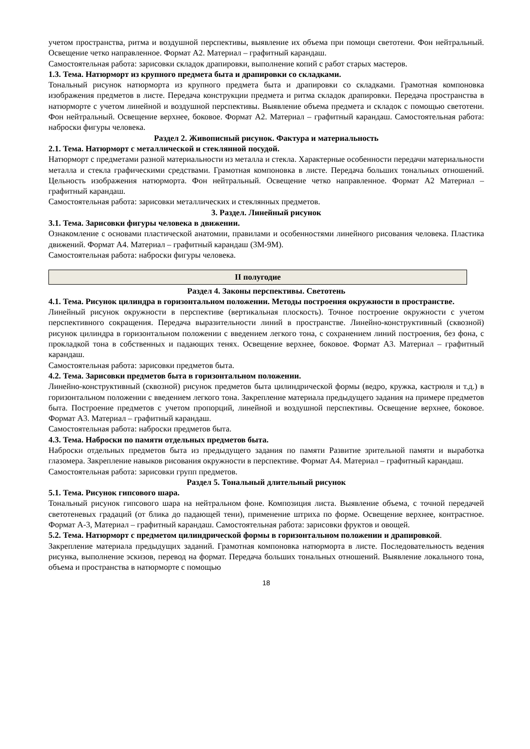учетом пространства, ритма и воздушной перспективы, выявление их объема при помощи светотени. Фон нейтральный. Освещение четко направленное. Формат А2. Материал – графитный карандаш.
Самостоятельная работа: зарисовки складок драпировки, выполнение копий с работ старых мастеров.
1.3. Тема. Натюрморт из крупного предмета быта и драпировки со складками.
Тональный рисунок натюрморта из крупного предмета быта и драпировки со складками. Грамотная компоновка изображения предметов в листе. Передача конструкции предмета и ритма складок драпировки. Передача пространства в натюрморте с учетом линейной и воздушной перспективы. Выявление объема предмета и складок с помощью светотени. Фон нейтральный. Освещение верхнее, боковое. Формат А2. Материал – графитный карандаш. Самостоятельная работа: наброски фигуры человека.
Раздел 2. Живописный рисунок. Фактура и материальность
2.1. Тема. Натюрморт с металлической и стеклянной посудой.
Натюрморт с предметами разной материальности из металла и стекла. Характерные особенности передачи материальности металла и стекла графическими средствами. Грамотная компоновка в листе. Передача больших тональных отношений. Цельность изображения натюрморта. Фон нейтральный. Освещение четко направленное. Формат А2 Материал – графитный карандаш.
Самостоятельная работа: зарисовки металлических и стеклянных предметов.
3. Раздел. Линейный рисунок
3.1. Тема. Зарисовки фигуры человека в движении.
Ознакомление с основами пластической анатомии, правилами и особенностями линейного рисования человека. Пластика движений. Формат А4. Материал – графитный карандаш (3М-9М).
Самостоятельная работа: наброски фигуры человека.
II полугодие
Раздел 4. Законы перспективы. Светотень
4.1. Тема. Рисунок цилиндра в горизонтальном положении. Методы построения окружности в пространстве.
Линейный рисунок окружности в перспективе (вертикальная плоскость). Точное построение окружности с учетом перспективного сокращения. Передача выразительности линий в пространстве. Линейно-конструктивный (сквозной) рисунок цилиндра в горизонтальном положении с введением легкого тона, с сохранением линий построения, без фона, с прокладкой тона в собственных и падающих тенях. Освещение верхнее, боковое. Формат А3. Материал – графитный карандаш.
Самостоятельная работа: зарисовки предметов быта.
4.2. Тема. Зарисовки предметов быта в горизонтальном положении.
Линейно-конструктивный (сквозной) рисунок предметов быта цилиндрической формы (ведро, кружка, кастрюля и т.д.) в горизонтальном положении с введением легкого тона. Закрепление материала предыдущего задания на примере предметов быта. Построение предметов с учетом пропорций, линейной и воздушной перспективы. Освещение верхнее, боковое. Формат А3. Материал – графитный карандаш.
Самостоятельная работа: наброски предметов быта.
4.3. Тема. Наброски по памяти отдельных предметов быта.
Наброски отдельных предметов быта из предыдущего задания по памяти Развитие зрительной памяти и выработка глазомера. Закрепление навыков рисования окружности в перспективе. Формат А4. Материал – графитный карандаш.
Самостоятельная работа: зарисовки групп предметов.
Раздел 5. Тональный длительный рисунок
5.1. Тема. Рисунок гипсового шара.
Тональный рисунок гипсового шара на нейтральном фоне. Композиция листа. Выявление объема, с точной передачей светотеневых градаций (от блика до падающей тени), применение штриха по форме. Освещение верхнее, контрастное. Формат А-3, Материал – графитный карандаш. Самостоятельная работа: зарисовки фруктов и овощей.
5.2. Тема. Натюрморт с предметом цилиндрической формы в горизонтальном положении и драпировкой.
Закрепление материала предыдущих заданий. Грамотная компоновка натюрморта в листе. Последовательность ведения рисунка, выполнение эскизов, перевод на формат. Передача больших тональных отношений. Выявление локального тона, объема и пространства в натюрморте с помощью
18